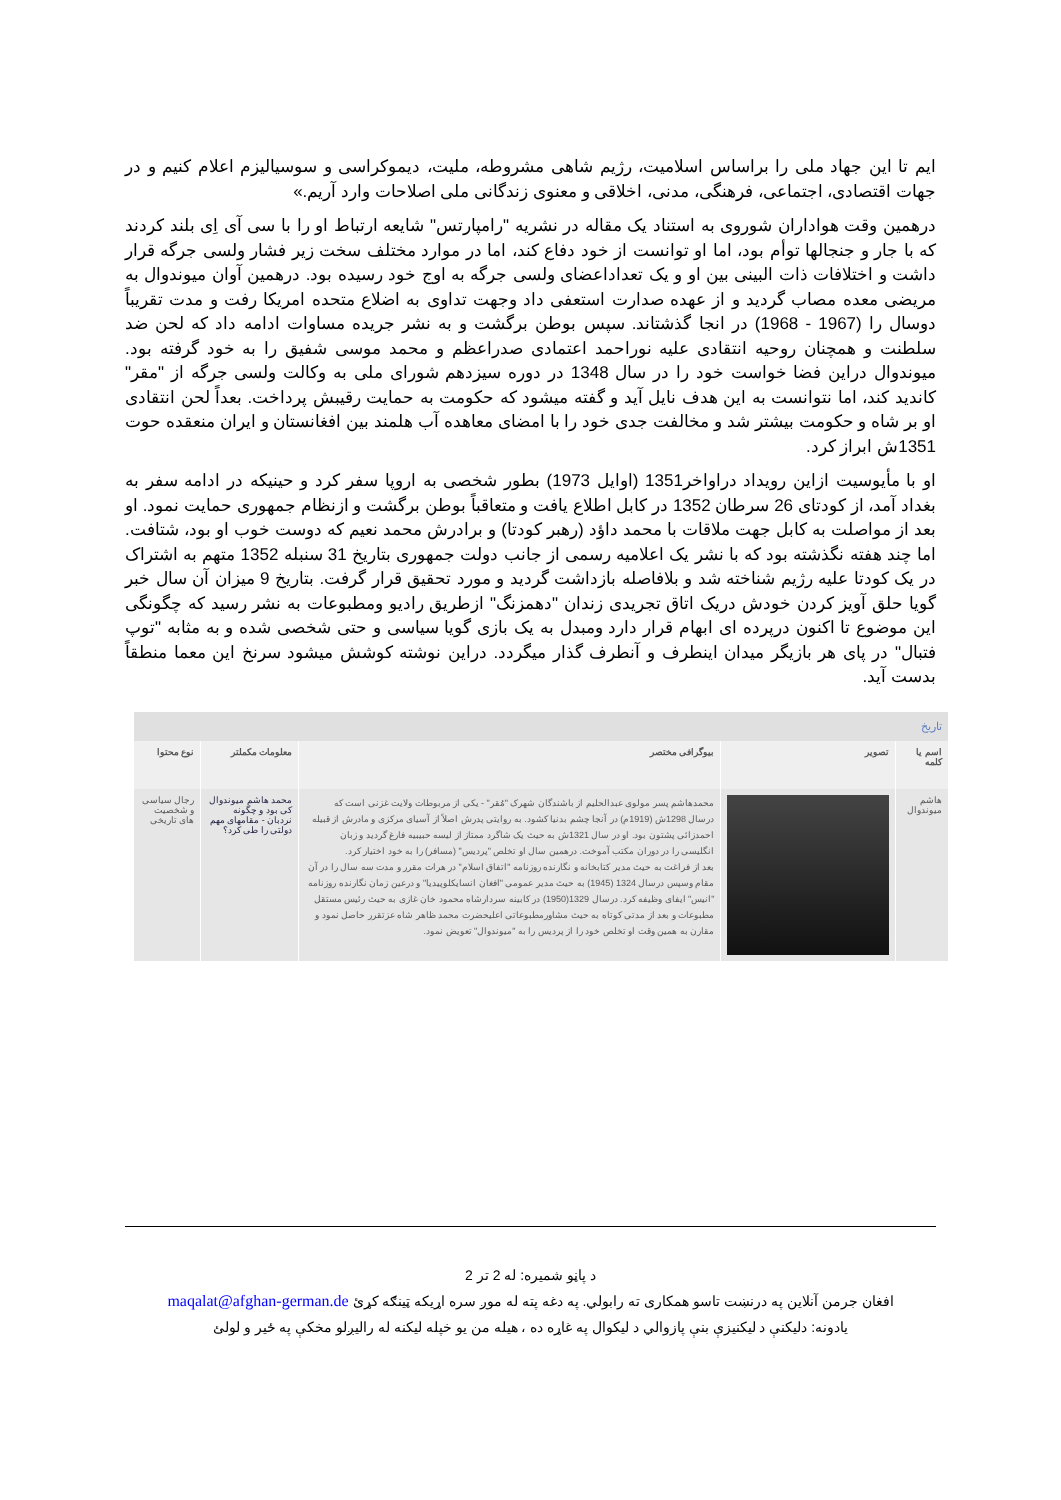ایم تا این جهاد ملی را براساس اسلامیت، رژیم شاهی مشروطه، ملیت، دیموکراسی و سوسیالیزم اعلام کنیم و در جهات اقتصادی، اجتماعی، فرهنگی، مدنی، اخلاقی و معنوی زندگانی ملی اصلاحات وارد آریم.»
درهمین وقت هواداران شوروی به استناد یک مقاله در نشریه "رامپارتس" شایعه ارتباط او را با سی آی اِی بلند کردند که با جار و جنجالها توأم بود، اما او توانست از خود دفاع کند، اما در موارد مختلف سخت زیر فشار ولسی جرگه قرار داشت و اختلافات ذات البینی بین او و یک تعداداعضای ولسی جرگه به اوج خود رسیده بود. درهمین آوان میوندوال به مریضی معده مصاب گردید و از عهده صدارت استعفی داد وجهت تداوی به اضلاع متحده امریکا رفت و مدت تقریباً دوسال را (1967 - 1968) در انجا گذشتاند. سپس بوطن برگشت و به نشر جریده مساوات ادامه داد که لحن ضد سلطنت و همچنان روحیه انتقادی علیه نوراحمد اعتمادی صدراعظم و محمد موسی شفیق را به خود گرفته بود. میوندوال دراین فضا خواست خود را در سال 1348 در دوره سیزدهم شورای ملی به وکالت ولسی جرگه از "مقر" کاندید کند، اما نتوانست به این هدف نایل آید و گفته میشود که حکومت به حمایت رقیبش پرداخت. بعداً لحن انتقادی او بر شاه و حکومت بیشتر شد و مخالفت جدی خود را با امضای معاهده آب هلمند بین افغانستان و ایران منعقده حوت 1351ش ابراز کرد.
او با مأیوسیت ازاین رویداد دراواخر1351 (اوایل 1973) بطور شخصی به اروپا سفر کرد و حینیکه در ادامه سفر به بغداد آمد، از کودتای 26 سرطان 1352 در کابل اطلاع یافت و متعاقباً بوطن برگشت و ازنظام جمهوری حمایت نمود. او بعد از مواصلت به کابل جهت ملاقات با محمد داؤد (رهبر کودتا) و برادرش محمد نعیم که دوست خوب او بود، شتافت. اما چند هفته نگذشته بود که با نشر یک اعلامیه رسمی از جانب دولت جمهوری بتاریخ 31 سنبله 1352 متهم به اشتراک در یک کودتا علیه رژیم شناخته شد و بلافاصله بازداشت گردید و مورد تحقیق قرار گرفت. بتاریخ 9 میزان آن سال خبر گویا حلق آویز کردن خودش دریک اتاق تجریدی زندان "دهمزنگ" ازطریق رادیو ومطبوعات به نشر رسید که چگونگی این موضوع تا اکنون درپرده ای ابهام قرار دارد ومبدل به یک بازی گویا سیاسی و حتی شخصی شده و به مثابه "توپ فتبال" در پای هر بازیگر میدان اینطرف و آنطرف گذار میگردد. دراین نوشته کوشش میشود سرنخ این معما منطقاً بدست آید.
| تاریخ | | | | |
| اسم یا کلمه | تصویر | بیوگرافی مختصر | معلومات مکملتر | نوع محتوا |
| هاشم میوندوال | | محمدهاشم پسر مولوی عبدالحلیم از باشندگان شهرک "مُقر" - یکی از مربوطات ولایت غزنی است که درسال 1298ش (1919م) در آنجا چشم بدنیا کشود. به روایتی پدرش اصلاً از آسیای مرکزی و مادرش از قبیله احمدزائی پشتون بود. او در سال 1321ش به حیث یک شاگرد ممتاز از لیسه حبیبیه فارغ گردید و زبان انگلیسی را در دوران مکتب آموخت. درهمین سال او تخلص "پردیس" (مسافر) را به خود اختیار کرد. بعد از فراغت به حیث مدیر کتابخانه و نگارنده روزنامه "اتفاق اسلام" در هرات مقرر و مدت سه سال را در آن مقام وسپس درسال 1324 (1945) به حیث مدیر عمومی "افغان انسایکلوپیدیا" و درعین زمان نگارنده روزنامه "انیس" ایفای وظیفه کرد. درسال 1329(1950) در کابینه سردارشاه محمود خان غازی به حیث رئیس مستقل مطبوعات و بعد از مدتی کوتاه به حیث مشاورمطبوعاتی اعلیحضرت محمد ظاهر شاه عزتقرر حاصل نمود و مقارن به همین وقت او تخلص خود را از پردیس را به "میوندوال" تعویض نمود. | محمد هاشم میوندوال کی بود و چگونه نردبان - مقامهای مهم دولتی را طی کرد؟ | رجال سیاسی و شخصیت های تاریخی |
د پاڼو شمیره: له 2 تر 2
افغان جرمن آنلاین په درنښت تاسو همکاری ته رابولي. په دغه پته له موږ سره اړیکه ټینګه کړئ maqalat@afghan-german.de
یادونه: دلیکنې د لیکنيزې بنې پازوالي د لیکوال په غاړه ده ، هیله من یو خپله لیکنه له رالیږلو مخکې په ځیر و لولئ